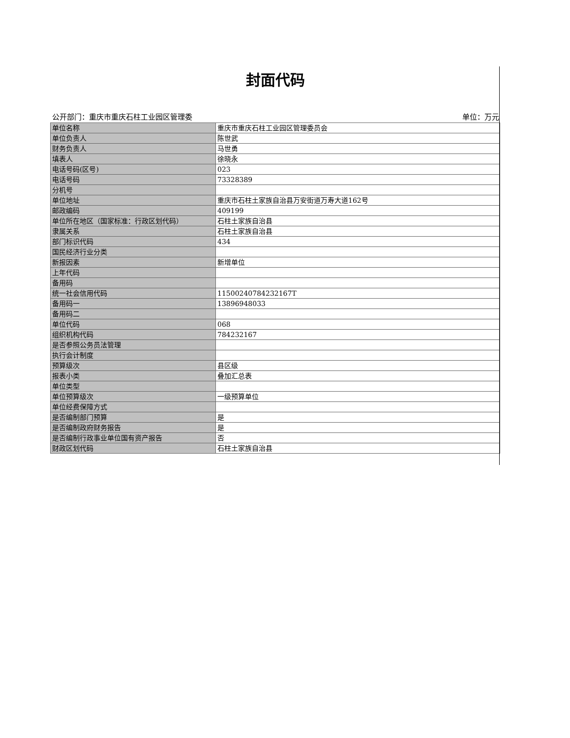封面代码
公开部门：重庆市重庆石柱工业园区管理委 单位：万元
| 单位名称 | 重庆市重庆石柱工业园区管理委员会 |
| 单位负责人 | 陈世武 |
| 财务负责人 | 马世勇 |
| 填表人 | 徐晓永 |
| 电话号码(区号) | 023 |
| 电话号码 | 73328389 |
| 分机号 | |
| 单位地址 | 重庆市石柱土家族自治县万安街道万寿大道162号 |
| 邮政编码 | 409199 |
| 单位所在地区（国家标准：行政区划代码） | 石柱土家族自治县 |
| 隶属关系 | 石柱土家族自治县 |
| 部门标识代码 | 434 |
| 国民经济行业分类 | |
| 新报因素 | 新增单位 |
| 上年代码 | |
| 备用码 | |
| 统一社会信用代码 | 11500240784232167T |
| 备用码一 | 13896948033 |
| 备用码二 | |
| 单位代码 | 068 |
| 组织机构代码 | 784232167 |
| 是否参照公务员法管理 | |
| 执行会计制度 | |
| 预算级次 | 县区级 |
| 报表小类 | 叠加汇总表 |
| 单位类型 | |
| 单位预算级次 | 一级预算单位 |
| 单位经费保障方式 | |
| 是否编制部门预算 | 是 |
| 是否编制政府财务报告 | 是 |
| 是否编制行政事业单位国有资产报告 | 否 |
| 财政区划代码 | 石柱土家族自治县 |